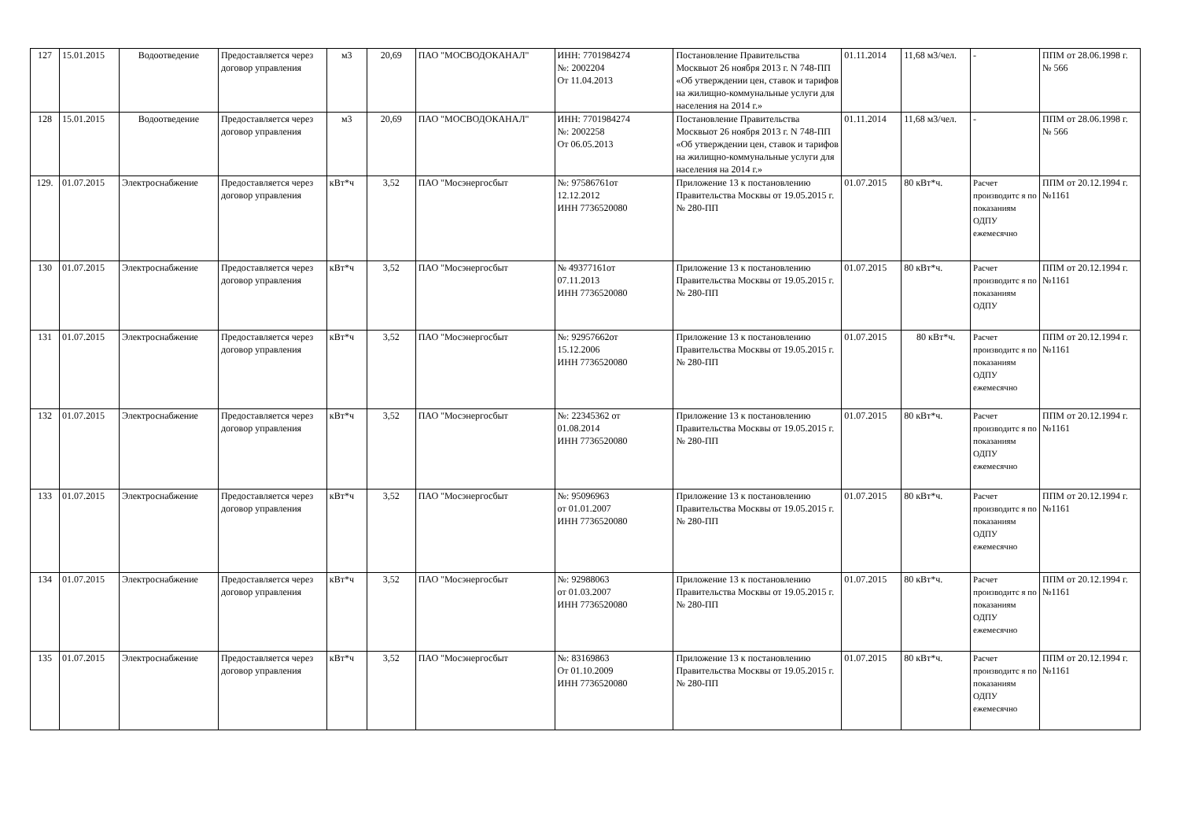| 127 | 15.01.2015 | Водоотведение | Предоставляется через договор управления | м3 | 20,69 | ПАО "МОСВОДОКАНАЛ" | ИНН: 7701984274 №: 2002204 От 11.04.2013 | Постановление Правительства Москвыот 26 ноября 2013 г. N 748-ПП «Об утверждении цен, ставок и тарифов на жилищно-коммунальные услуги для населения на 2014 г.» | 01.11.2014 | 11,68 м3/чел. | - | ППМ от 28.06.1998 г. № 566 |
| 128 | 15.01.2015 | Водоотведение | Предоставляется через договор управления | м3 | 20,69 | ПАО "МОСВОДОКАНАЛ" | ИНН: 7701984274 №: 2002258 От 06.05.2013 | Постановление Правительства Москвыот 26 ноября 2013 г. N 748-ПП «Об утверждении цен, ставок и тарифов на жилищно-коммунальные услуги для населения на 2014 г.» | 01.11.2014 | 11,68 м3/чел. | - | ППМ от 28.06.1998 г. № 566 |
| 129. | 01.07.2015 | Электроснабжение | Предоставляется через договор управления | кВт*ч | 3,52 | ПАО "Мосэнергосбыт | №: 97586761от 12.12.2012 ИНН 7736520080 | Приложение 13 к постановлению Правительства Москвы от 19.05.2015 г. № 280-ПП | 01.07.2015 | 80 кВт*ч. | Расчет производитс я по показаниям ОДПУ ежемесячно | ППМ от 20.12.1994 г. №1161 |
| 130 | 01.07.2015 | Электроснабжение | Предоставляется через договор управления | кВт*ч | 3,52 | ПАО "Мосэнергосбыт | № 49377161от 07.11.2013 ИНН 7736520080 | Приложение 13 к постановлению Правительства Москвы от 19.05.2015 г. № 280-ПП | 01.07.2015 | 80 кВт*ч. | Расчет производитс я по показаниям ОДПУ | ППМ от 20.12.1994 г. №1161 |
| 131 | 01.07.2015 | Электроснабжение | Предоставляется через договор управления | кВт*ч | 3,52 | ПАО "Мосэнергосбыт | №: 92957662от 15.12.2006 ИНН 7736520080 | Приложение 13 к постановлению Правительства Москвы от 19.05.2015 г. № 280-ПП | 01.07.2015 | 80 кВт*ч. | Расчет производитс я по показаниям ОДПУ ежемесячно | ППМ от 20.12.1994 г. №1161 |
| 132 | 01.07.2015 | Электроснабжение | Предоставляется через договор управления | кВт*ч | 3,52 | ПАО "Мосэнергосбыт | №: 22345362 от 01.08.2014 ИНН 7736520080 | Приложение 13 к постановлению Правительства Москвы от 19.05.2015 г. № 280-ПП | 01.07.2015 | 80 кВт*ч. | Расчет производитс я по показаниям ОДПУ ежемесячно | ППМ от 20.12.1994 г. №1161 |
| 133 | 01.07.2015 | Электроснабжение | Предоставляется через договор управления | кВт*ч | 3,52 | ПАО "Мосэнергосбыт | №: 95096963 от 01.01.2007 ИНН 7736520080 | Приложение 13 к постановлению Правительства Москвы от 19.05.2015 г. № 280-ПП | 01.07.2015 | 80 кВт*ч. | Расчет производитс я по показаниям ОДПУ ежемесячно | ППМ от 20.12.1994 г. №1161 |
| 134 | 01.07.2015 | Электроснабжение | Предоставляется через договор управления | кВт*ч | 3,52 | ПАО "Мосэнергосбыт | №: 92988063 от 01.03.2007 ИНН 7736520080 | Приложение 13 к постановлению Правительства Москвы от 19.05.2015 г. № 280-ПП | 01.07.2015 | 80 кВт*ч. | Расчет производитс я по показаниям ОДПУ ежемесячно | ППМ от 20.12.1994 г. №1161 |
| 135 | 01.07.2015 | Электроснабжение | Предоставляется через договор управления | кВт*ч | 3,52 | ПАО "Мосэнергосбыт | №: 83169863 От 01.10.2009 ИНН 7736520080 | Приложение 13 к постановлению Правительства Москвы от 19.05.2015 г. № 280-ПП | 01.07.2015 | 80 кВт*ч. | Расчет производитс я по показаниям ОДПУ ежемесячно | ППМ от 20.12.1994 г. №1161 |